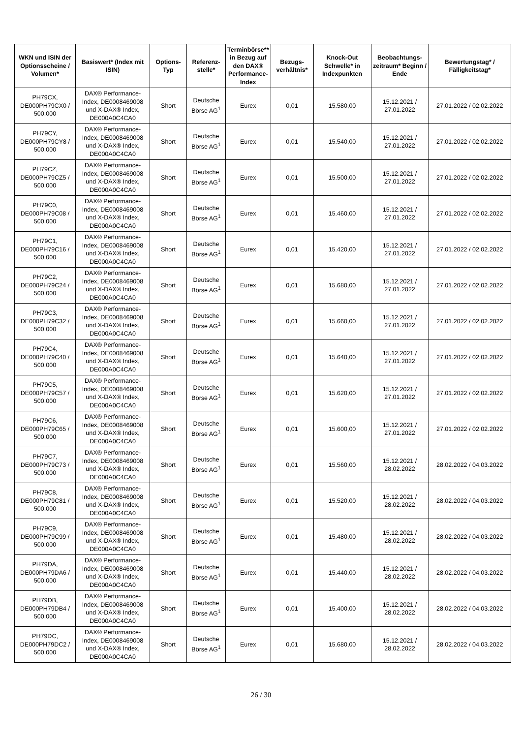| WKN und ISIN der Optionsscheine / Volumen* | Basiswert* (Index mit ISIN) | Options-Typ | Referenz-stelle* | Terminbörse** in Bezug auf den DAX® Performance-Index | Bezugs-verhältnis* | Knock-Out Schwelle* in Indexpunkten | Beobachtungs-zeitraum* Beginn / Ende | Bewertungstag* / Fälligkeitstag* |
| --- | --- | --- | --- | --- | --- | --- | --- | --- |
| PH79CX, DE000PH79CX0 / 500.000 | DAX® Performance-Index, DE0008469008 und X-DAX® Index, DE000A0C4CA0 | Short | Deutsche Börse AG<sup>1</sup> | Eurex | 0,01 | 15.580,00 | 15.12.2021 / 27.01.2022 | 27.01.2022 / 02.02.2022 |
| PH79CY, DE000PH79CY8 / 500.000 | DAX® Performance-Index, DE0008469008 und X-DAX® Index, DE000A0C4CA0 | Short | Deutsche Börse AG<sup>1</sup> | Eurex | 0,01 | 15.540,00 | 15.12.2021 / 27.01.2022 | 27.01.2022 / 02.02.2022 |
| PH79CZ, DE000PH79CZ5 / 500.000 | DAX® Performance-Index, DE0008469008 und X-DAX® Index, DE000A0C4CA0 | Short | Deutsche Börse AG<sup>1</sup> | Eurex | 0,01 | 15.500,00 | 15.12.2021 / 27.01.2022 | 27.01.2022 / 02.02.2022 |
| PH79C0, DE000PH79C08 / 500.000 | DAX® Performance-Index, DE0008469008 und X-DAX® Index, DE000A0C4CA0 | Short | Deutsche Börse AG<sup>1</sup> | Eurex | 0,01 | 15.460,00 | 15.12.2021 / 27.01.2022 | 27.01.2022 / 02.02.2022 |
| PH79C1, DE000PH79C16 / 500.000 | DAX® Performance-Index, DE0008469008 und X-DAX® Index, DE000A0C4CA0 | Short | Deutsche Börse AG<sup>1</sup> | Eurex | 0,01 | 15.420,00 | 15.12.2021 / 27.01.2022 | 27.01.2022 / 02.02.2022 |
| PH79C2, DE000PH79C24 / 500.000 | DAX® Performance-Index, DE0008469008 und X-DAX® Index, DE000A0C4CA0 | Short | Deutsche Börse AG<sup>1</sup> | Eurex | 0,01 | 15.680,00 | 15.12.2021 / 27.01.2022 | 27.01.2022 / 02.02.2022 |
| PH79C3, DE000PH79C32 / 500.000 | DAX® Performance-Index, DE0008469008 und X-DAX® Index, DE000A0C4CA0 | Short | Deutsche Börse AG<sup>1</sup> | Eurex | 0,01 | 15.660,00 | 15.12.2021 / 27.01.2022 | 27.01.2022 / 02.02.2022 |
| PH79C4, DE000PH79C40 / 500.000 | DAX® Performance-Index, DE0008469008 und X-DAX® Index, DE000A0C4CA0 | Short | Deutsche Börse AG<sup>1</sup> | Eurex | 0,01 | 15.640,00 | 15.12.2021 / 27.01.2022 | 27.01.2022 / 02.02.2022 |
| PH79C5, DE000PH79C57 / 500.000 | DAX® Performance-Index, DE0008469008 und X-DAX® Index, DE000A0C4CA0 | Short | Deutsche Börse AG<sup>1</sup> | Eurex | 0,01 | 15.620,00 | 15.12.2021 / 27.01.2022 | 27.01.2022 / 02.02.2022 |
| PH79C6, DE000PH79C65 / 500.000 | DAX® Performance-Index, DE0008469008 und X-DAX® Index, DE000A0C4CA0 | Short | Deutsche Börse AG<sup>1</sup> | Eurex | 0,01 | 15.600,00 | 15.12.2021 / 27.01.2022 | 27.01.2022 / 02.02.2022 |
| PH79C7, DE000PH79C73 / 500.000 | DAX® Performance-Index, DE0008469008 und X-DAX® Index, DE000A0C4CA0 | Short | Deutsche Börse AG<sup>1</sup> | Eurex | 0,01 | 15.560,00 | 15.12.2021 / 28.02.2022 | 28.02.2022 / 04.03.2022 |
| PH79C8, DE000PH79C81 / 500.000 | DAX® Performance-Index, DE0008469008 und X-DAX® Index, DE000A0C4CA0 | Short | Deutsche Börse AG<sup>1</sup> | Eurex | 0,01 | 15.520,00 | 15.12.2021 / 28.02.2022 | 28.02.2022 / 04.03.2022 |
| PH79C9, DE000PH79C99 / 500.000 | DAX® Performance-Index, DE0008469008 und X-DAX® Index, DE000A0C4CA0 | Short | Deutsche Börse AG<sup>1</sup> | Eurex | 0,01 | 15.480,00 | 15.12.2021 / 28.02.2022 | 28.02.2022 / 04.03.2022 |
| PH79DA, DE000PH79DA6 / 500.000 | DAX® Performance-Index, DE0008469008 und X-DAX® Index, DE000A0C4CA0 | Short | Deutsche Börse AG<sup>1</sup> | Eurex | 0,01 | 15.440,00 | 15.12.2021 / 28.02.2022 | 28.02.2022 / 04.03.2022 |
| PH79DB, DE000PH79DB4 / 500.000 | DAX® Performance-Index, DE0008469008 und X-DAX® Index, DE000A0C4CA0 | Short | Deutsche Börse AG<sup>1</sup> | Eurex | 0,01 | 15.400,00 | 15.12.2021 / 28.02.2022 | 28.02.2022 / 04.03.2022 |
| PH79DC, DE000PH79DC2 / 500.000 | DAX® Performance-Index, DE0008469008 und X-DAX® Index, DE000A0C4CA0 | Short | Deutsche Börse AG<sup>1</sup> | Eurex | 0,01 | 15.680,00 | 15.12.2021 / 28.02.2022 | 28.02.2022 / 04.03.2022 |
26 / 30